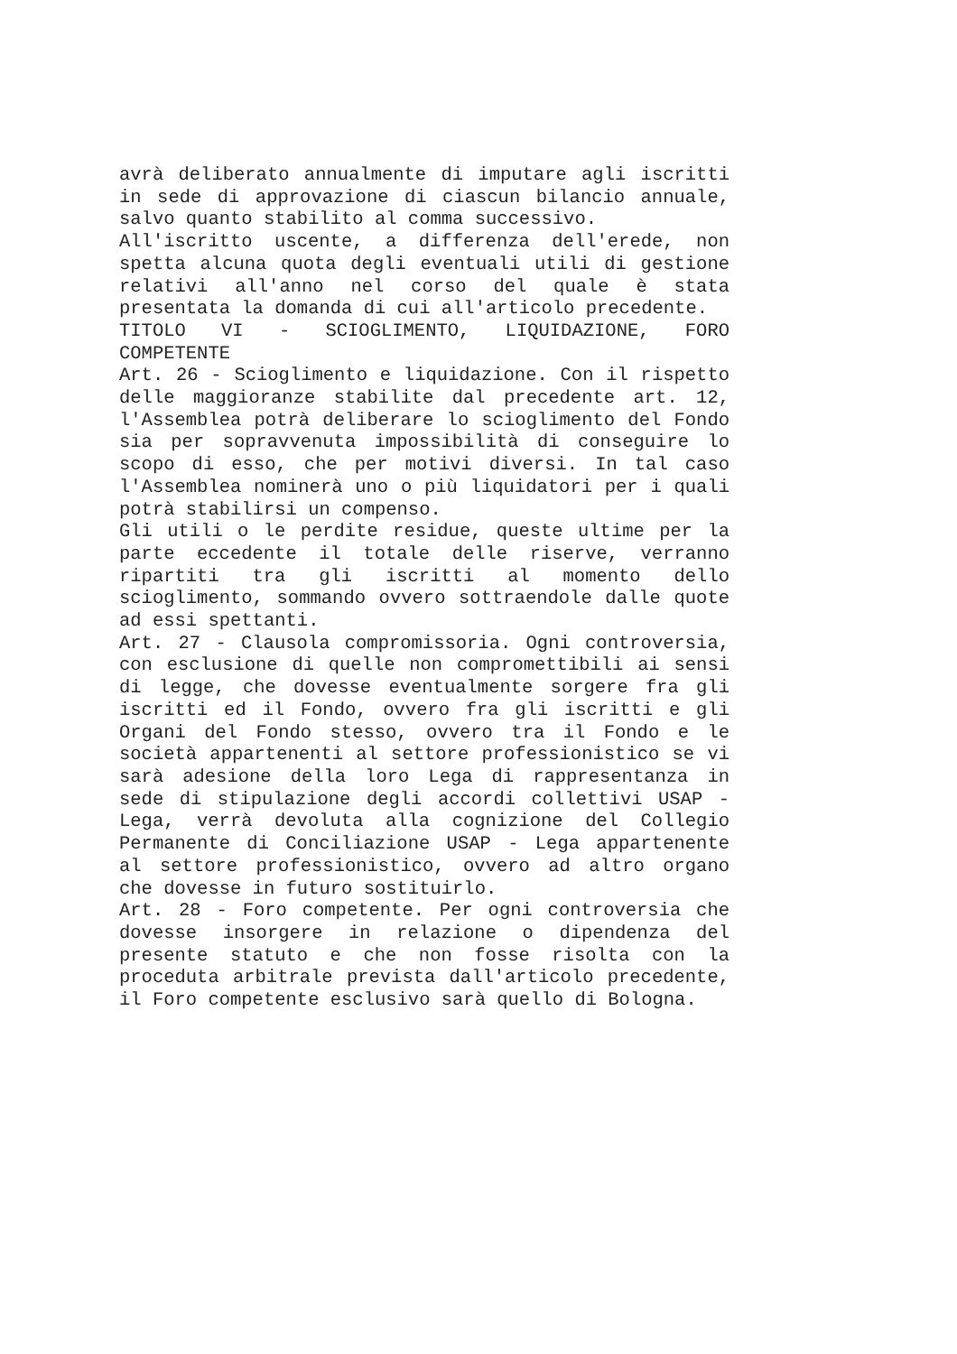avrà deliberato annualmente di imputare agli iscritti in sede di approvazione di ciascun bilancio annuale, salvo quanto stabilito al comma successivo.
All'iscritto uscente, a differenza dell'erede, non spetta alcuna quota degli eventuali utili di gestione relativi all'anno nel corso del quale è stata presentata la domanda di cui all'articolo precedente.
TITOLO VI - SCIOGLIMENTO, LIQUIDAZIONE, FORO COMPETENTE
Art. 26 - Scioglimento e liquidazione. Con il rispetto delle maggioranze stabilite dal precedente art. 12, l'Assemblea potrà deliberare lo scioglimento del Fondo sia per sopravvenuta impossibilità di conseguire lo scopo di esso, che per motivi diversi. In tal caso l'Assemblea nominerà uno o più liquidatori per i quali potrà stabilirsi un compenso.
Gli utili o le perdite residue, queste ultime per la parte eccedente il totale delle riserve, verranno ripartiti tra gli iscritti al momento dello scioglimento, sommando ovvero sottraendole dalle quote ad essi spettanti.
Art. 27 - Clausola compromissoria. Ogni controversia, con esclusione di quelle non compromettibili ai sensi di legge, che dovesse eventualmente sorgere fra gli iscritti ed il Fondo, ovvero fra gli iscritti e gli Organi del Fondo stesso, ovvero tra il Fondo e le società appartenenti al settore professionistico se vi sarà adesione della loro Lega di rappresentanza in sede di stipulazione degli accordi collettivi USAP - Lega, verrà devoluta alla cognizione del Collegio Permanente di Conciliazione USAP - Lega appartenente al settore professionistico, ovvero ad altro organo che dovesse in futuro sostituirlo.
Art. 28 - Foro competente. Per ogni controversia che dovesse insorgere in relazione o dipendenza del presente statuto e che non fosse risolta con la proceduta arbitrale prevista dall'articolo precedente, il Foro competente esclusivo sarà quello di Bologna.